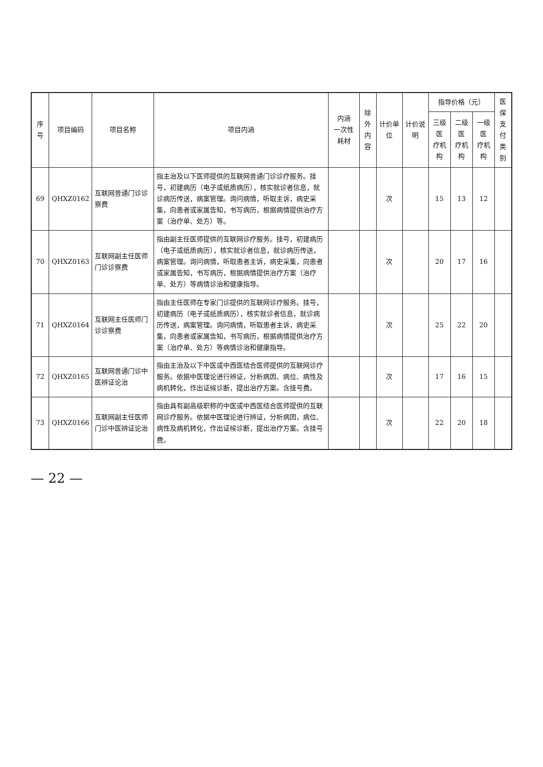| 序号 | 项目编码 | 项目名称 | 项目内涵 | 内涵 一次性耗材 | 除外 内容 | 计价单位 | 计价说明 | 指导价格（元） | | | 医保 支付 类别 |
| --- | --- | --- | --- | --- | --- | --- | --- | --- | --- | --- | --- |
| | | | | | | | | 三级医 疗机构 | 二级医 疗机构 | 一级医 疗机构 | |
| 69 | QHXZ0162 | 互联网普通门诊诊察费 | 指主治及以下医师提供的互联网普通门诊诊疗服务。挂号，初建病历（电子或纸质病历），核实就诊者信息，就诊病历传送，病案管理。询问病情，听取主诉，病史采集，向患者或家属告知，书写病历，根据病情提供治疗方案（治疗单、处方）等。 | | | 次 | | 15 | 13 | 12 | |
| 70 | QHXZ0163 | 互联网副主任医师门诊诊察费 | 指由副主任医师提供的互联网诊疗服务。挂号，初建病历（电子或纸质病历），核实就诊者信息，就诊病历传送，病案管理。询问病情，听取患者主诉，病史采集，向患者或家属告知，书写病历，根据病情提供治疗方案（治疗单、处方）等病情诊治和健康指导。 | | | 次 | | 20 | 17 | 16 | |
| 71 | QHXZ0164 | 互联网主任医师门诊诊察费 | 指由主任医师在专家门诊提供的互联网诊疗服务。挂号，初建病历（电子或纸质病历），核实就诊者信息，就诊病历传送，病案管理。询问病情，听取患者主诉，病史采集，向患者或家属告知，书写病历，根据病情提供治疗方案（治疗单、处方）等病情诊治和健康指导。 | | | 次 | | 25 | 22 | 20 | |
| 72 | QHXZ0165 | 互联网普通门诊中医辨证论治 | 指由主治及以下中医或中西医结合医师提供的互联网诊疗服务。依据中医理论进行辨证，分析病因、病位、病性及病机转化，作出证候诊断，提出治疗方案。含挂号费。 | | | 次 | | 17 | 16 | 15 | |
| 73 | QHXZ0166 | 互联网副主任医师门诊中医辨证论治 | 指由具有副高级职称的中医或中西医结合医师提供的互联网诊疗服务。依据中医理论进行辨证，分析病因，病位、病性及病机转化，作出证候诊断，提出治疗方案。含挂号费。 | | | 次 | | 22 | 20 | 18 | |
— 22 —